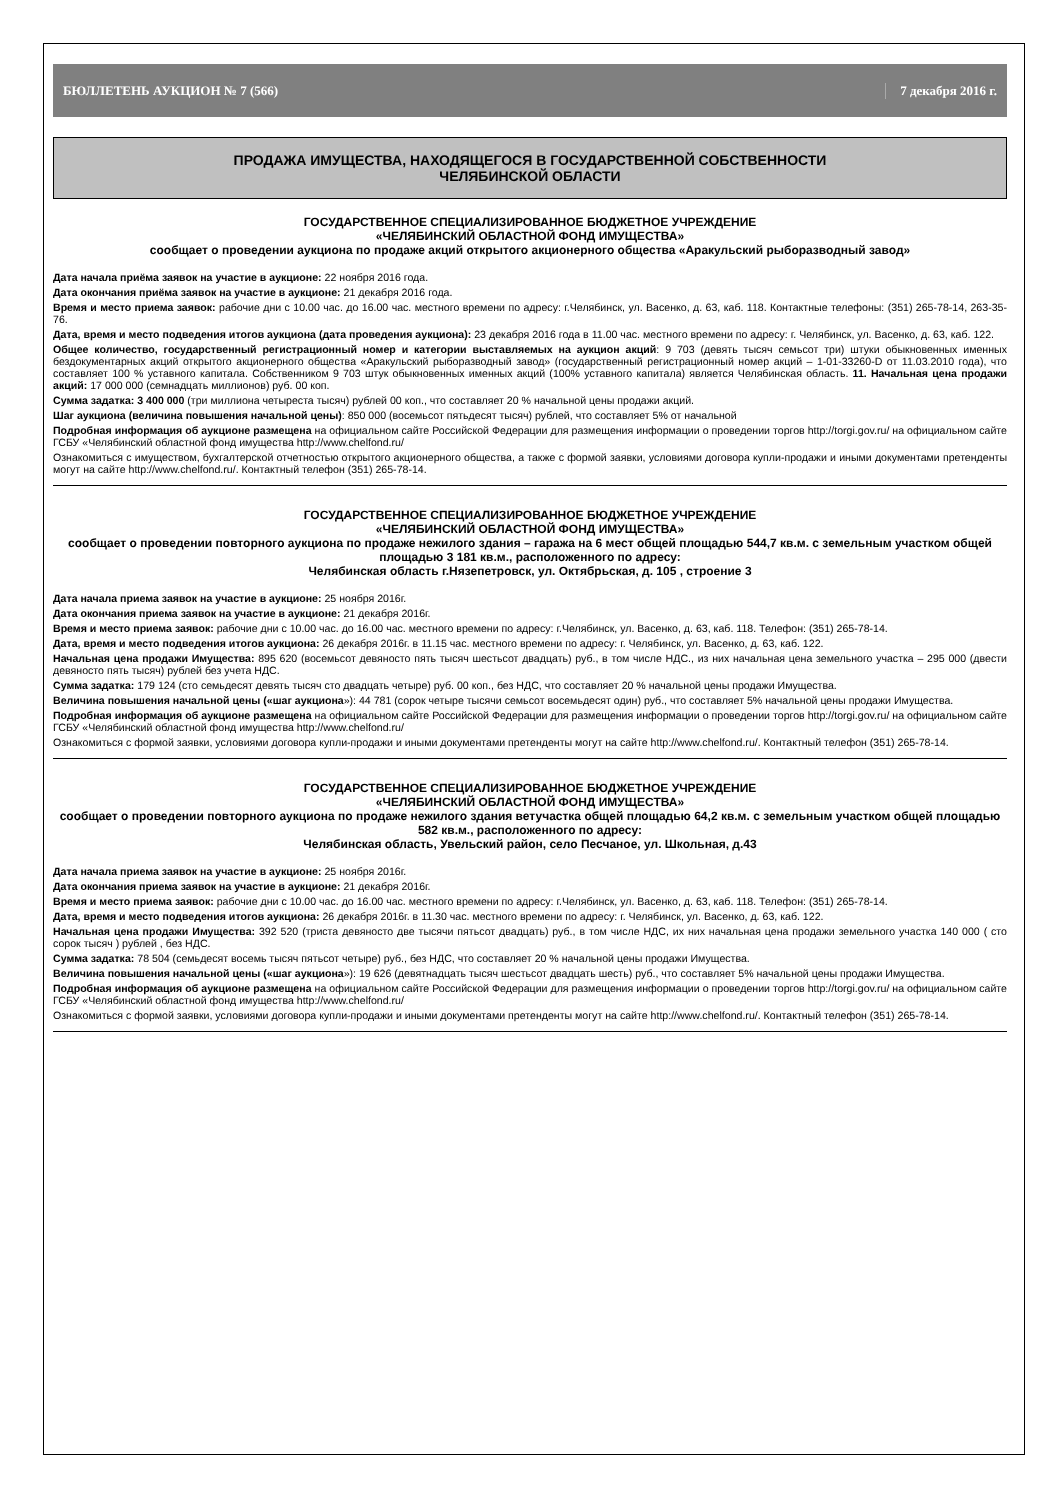БЮЛЛЕТЕНЬ АУКЦИОН № 7 (566) 7 декабря 2016 г.
ПРОДАЖА ИМУЩЕСТВА, НАХОДЯЩЕГОСЯ В ГОСУДАРСТВЕННОЙ СОБСТВЕННОСТИ
ЧЕЛЯБИНСКОЙ ОБЛАСТИ
ГОСУДАРСТВЕННОЕ СПЕЦИАЛИЗИРОВАННОЕ БЮДЖЕТНОЕ УЧРЕЖДЕНИЕ
«ЧЕЛЯБИНСКИЙ ОБЛАСТНОЙ ФОНД ИМУЩЕСТВА»
сообщает о проведении аукциона по продаже акций открытого акционерного общества «Аракульский рыборазводный завод»
Дата начала приёма заявок на участие в аукционе: 22 ноября 2016 года.
Дата окончания приёма заявок на участие в аукционе: 21 декабря 2016 года.
Время и место приема заявок: рабочие дни с 10.00 час. до 16.00 час. местного времени по адресу: г.Челябинск, ул. Васенко, д. 63, каб. 118. Контактные телефоны: (351) 265-78-14, 263-35-76.
Дата, время и место подведения итогов аукциона (дата проведения аукциона): 23 декабря 2016 года в 11.00 час. местного времени по адресу: г. Челябинск, ул. Васенко, д. 63, каб. 122.
Общее количество, государственный регистрационный номер и категории выставляемых на аукцион акций: 9 703 (девять тысяч семьсот три) штуки обыкновенных именных бездокументарных акций открытого акционерного общества «Аракульский рыборазводный завод» (государственный регистрационный номер акций – 1-01-33260-D от 11.03.2010 года), что составляет 100 % уставного капитала. Собственником 9 703 штук обыкновенных именных акций (100% уставного капитала) является Челябинская область. 11. Начальная цена продажи акций: 17 000 000 (семнадцать миллионов) руб. 00 коп.
Сумма задатка: 3 400 000 (три миллиона четыреста тысяч) рублей 00 коп., что составляет 20 % начальной цены продажи акций.
Шаг аукциона (величина повышения начальной цены): 850 000 (восемьсот пятьдесят тысяч) рублей, что составляет 5% от начальной
Подробная информация об аукционе размещена на официальном сайте Российской Федерации для размещения информации о проведении торгов http://torgi.gov.ru/ на официальном сайте ГСБУ «Челябинский областной фонд имущества http://www.chelfond.ru/
Ознакомиться с имуществом, бухгалтерской отчетностью открытого акционерного общества, а также с формой заявки, условиями договора купли-продажи и иными документами претенденты могут на сайте http://www.chelfond.ru/. Контактный телефон (351) 265-78-14.
ГОСУДАРСТВЕННОЕ СПЕЦИАЛИЗИРОВАННОЕ БЮДЖЕТНОЕ УЧРЕЖДЕНИЕ
«ЧЕЛЯБИНСКИЙ ОБЛАСТНОЙ ФОНД ИМУЩЕСТВА»
сообщает о проведении повторного аукциона по продаже нежилого здания – гаража на 6 мест общей площадью 544,7 кв.м. с земельным участком общей площадью 3 181 кв.м., расположенного по адресу:
Челябинская область г.Нязепетровск, ул. Октябрьская, д. 105 , строение 3
Дата начала приема заявок на участие в аукционе: 25 ноября 2016г.
Дата окончания приема заявок на участие в аукционе: 21 декабря 2016г.
Время и место приема заявок: рабочие дни с 10.00 час. до 16.00 час. местного времени по адресу: г.Челябинск, ул. Васенко, д. 63, каб. 118. Телефон: (351) 265-78-14.
Дата, время и место подведения итогов аукциона: 26 декабря 2016г. в 11.15 час. местного времени по адресу: г. Челябинск, ул. Васенко, д. 63, каб. 122.
Начальная цена продажи Имущества: 895 620 (восемьсот девяносто пять тысяч шестьсот двадцать) руб., в том числе НДС., из них начальная цена земельного участка – 295 000 (двести девяносто пять тысяч) рублей без учета НДС.
Сумма задатка: 179 124 (сто семьдесят девять тысяч сто двадцать четыре) руб. 00 коп., без НДС, что составляет 20 % начальной цены продажи Имущества.
Величина повышения начальной цены («шаг аукциона»): 44 781 (сорок четыре тысячи семьсот восемьдесят один) руб., что составляет 5% начальной цены продажи Имущества.
Подробная информация об аукционе размещена на официальном сайте Российской Федерации для размещения информации о проведении торгов http://torgi.gov.ru/ на официальном сайте ГСБУ «Челябинский областной фонд имущества http://www.chelfond.ru/
Ознакомиться с формой заявки, условиями договора купли-продажи и иными документами претенденты могут на сайте http://www.chelfond.ru/. Контактный телефон (351) 265-78-14.
ГОСУДАРСТВЕННОЕ СПЕЦИАЛИЗИРОВАННОЕ БЮДЖЕТНОЕ УЧРЕЖДЕНИЕ
«ЧЕЛЯБИНСКИЙ ОБЛАСТНОЙ ФОНД ИМУЩЕСТВА»
сообщает о проведении повторного аукциона по продаже нежилого здания ветучастка общей площадью 64,2 кв.м. с земельным участком общей площадью 582 кв.м., расположенного по адресу:
Челябинская область, Увельский район, село Песчаное, ул. Школьная, д.43
Дата начала приема заявок на участие в аукционе: 25 ноября 2016г.
Дата окончания приема заявок на участие в аукционе: 21 декабря 2016г.
Время и место приема заявок: рабочие дни с 10.00 час. до 16.00 час. местного времени по адресу: г.Челябинск, ул. Васенко, д. 63, каб. 118. Телефон: (351) 265-78-14.
Дата, время и место подведения итогов аукциона: 26 декабря 2016г. в 11.30 час. местного времени по адресу: г. Челябинск, ул. Васенко, д. 63, каб. 122.
Начальная цена продажи Имущества: 392 520 (триста девяносто две тысячи пятьсот двадцать) руб., в том числе НДС, их них начальная цена продажи земельного участка 140 000 ( сто сорок тысяч ) рублей , без НДС.
Сумма задатка: 78 504 (семьдесят восемь тысяч пятьсот четыре) руб., без НДС, что составляет 20 % начальной цены продажи Имущества.
Величина повышения начальной цены («шаг аукциона»): 19 626 (девятнадцать тысяч шестьсот двадцать шесть) руб., что составляет 5% начальной цены продажи Имущества.
Подробная информация об аукционе размещена на официальном сайте Российской Федерации для размещения информации о проведении торгов http://torgi.gov.ru/ на официальном сайте ГСБУ «Челябинский областной фонд имущества http://www.chelfond.ru/
Ознакомиться с формой заявки, условиями договора купли-продажи и иными документами претенденты могут на сайте http://www.chelfond.ru/. Контактный телефон (351) 265-78-14.